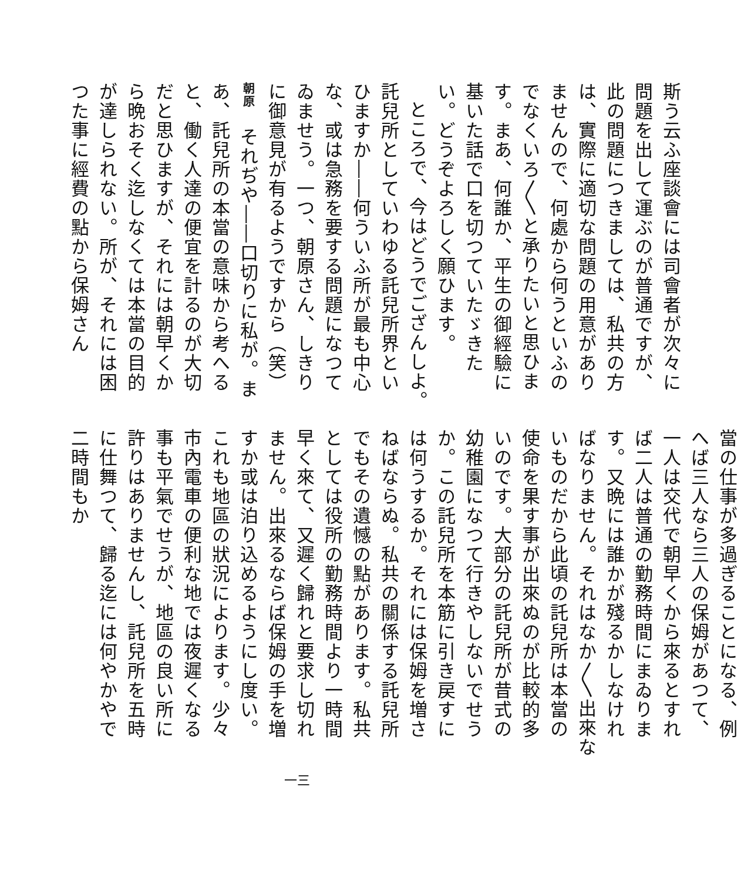斯う云ふ座談會には司會者が次々に問題を出して運ぶのが普通ですが、此の問題につきましては、私共の方は、實際に適切な問題の用意がありませんので、何處から何うといふのでなくいろ〳〵と承りたいと思ひます。まあ、何誰か、平生の御經驗に基いた話で口を切つていたゞきたい。どうぞよろしく願ひます。
ところで、今はどうでござんしよ。託兒所としていわゆる託兒所界といひますか――何ういふ所が最も中心な、或は急務を要する問題になつてゐませう。一つ、朝原さん、しきりに御意見が有るようですから（笑）
朝原　それぢや――口切りに私が。まあ、託兒所の本當の意味から考へると、働く人達の便宜を計るのが大切だと思ひますが、それには朝早くから晩おそく迄しなくては本當の目的が達しられない。所が、それには困つた事に經費の點から保姆さん
當の仕事が多過ぎることになる、例へば三人なら三人の保姆があつて、一人は交代で朝早くから來るとすれば二人は普通の勤務時間にまゐります。又晩には誰かが殘るかしなければなりません。それはなか〳〵出來ないものだから此頃の託兒所は本當の使命を果す事が出來ぬのが比較的多いのです。大部分の託兒所が昔式の幼稚園になつて行きやしないでせうか。この託兒所を本筋に引き戻すには何うするか。それには保姆を増さねばならぬ。私共の關係する託兒所でもその遺憾の點があります。私共としては役所の勤務時間より一時間早く來て、又遲く歸れと要求し切れません。出來るならば保姆の手を増すか或は泊り込めるようにし度い。これも地區の狀況によります。少々市內電車の便利な地では夜遲くなる事も平氣でせうが、地區の良い所に許りはありませんし、託兒所を五時に仕舞つて、歸る迄には何やかやで二時間もか
一三